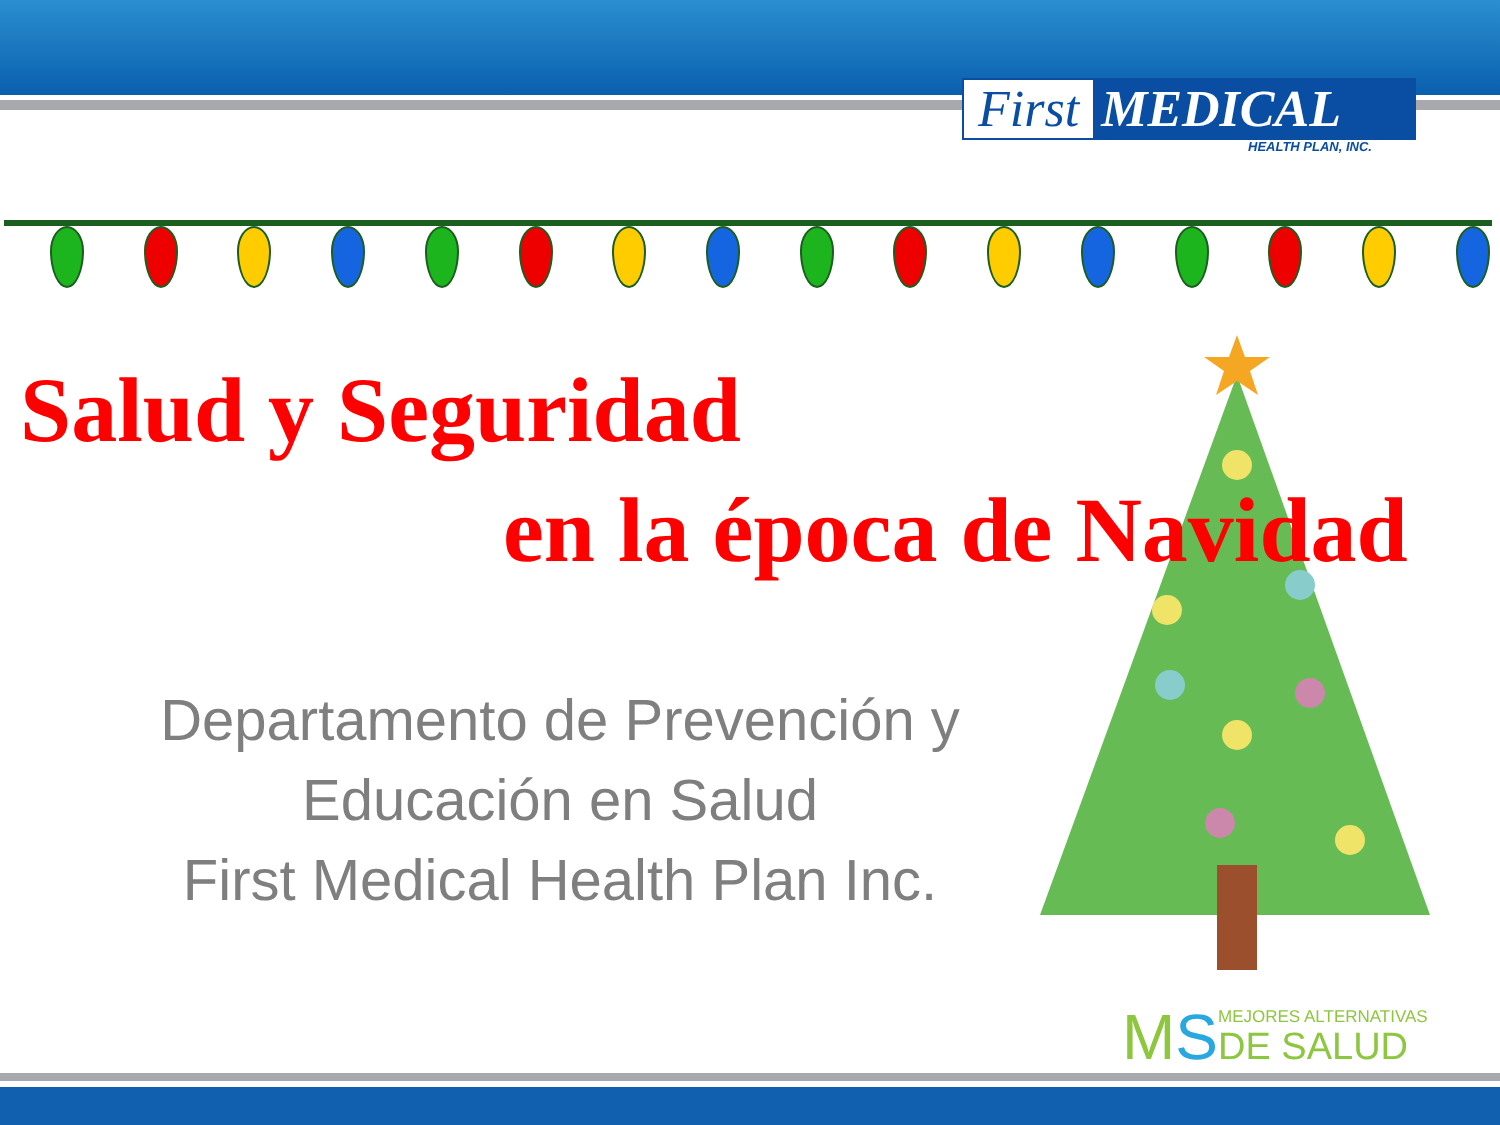First MEDICAL
HEALTH PLAN, INC.
Salud y Seguridad
en la época de Navidad
Departamento de Prevención y
Educación en Salud
First Medical Health Plan Inc.
MS
MEJORES ALTERNATIVAS
DE SALUD